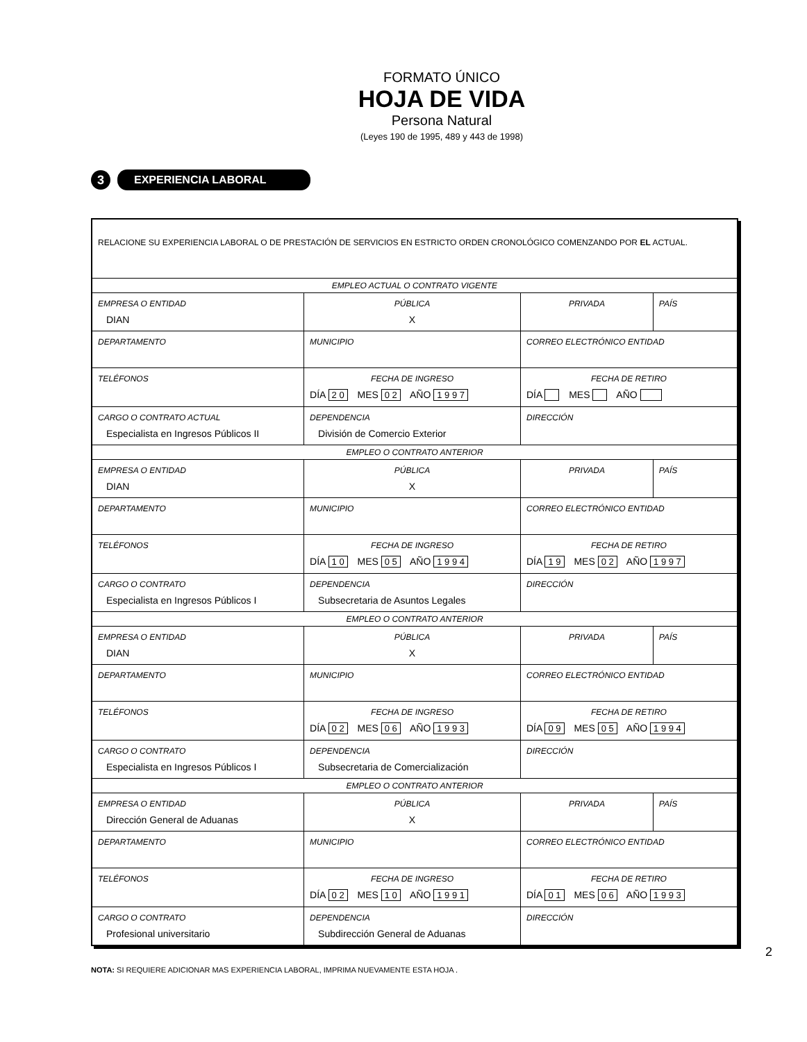FORMATO ÚNICO
HOJA DE VIDA
Persona Natural
(Leyes 190 de 1995, 489 y 443 de 1998)
3
EXPERIENCIA LABORAL
| RELACIONE SU EXPERIENCIA LABORAL O DE PRESTACIÓN DE SERVICIOS EN ESTRICTO ORDEN CRONOLÓGICO COMENZANDO POR EL ACTUAL. | | | | |
| EMPLEO ACTUAL O CONTRATO VIGENTE | | | | |
| EMPRESA O ENTIDAD DIAN | | PÚBLICA X | PRIVADA | PAÍS |
| DEPARTAMENTO | MUNICIPIO | | CORREO ELECTRÓNICO ENTIDAD | |
| TELÉFONOS | FECHA DE INGRESO DÍA 2 0 MES 0 2 AÑO 1 9 9 7 | | FECHA DE RETIRO DÍA MES AÑO | |
| CARGO O CONTRATO ACTUAL Especialista en Ingresos Públicos II | DEPENDENCIA División de Comercio Exterior | | DIRECCIÓN | |
| EMPLEO O CONTRATO ANTERIOR | | | | |
| EMPRESA O ENTIDAD DIAN | | PÚBLICA X | PRIVADA | PAÍS |
| DEPARTAMENTO | MUNICIPIO | | CORREO ELECTRÓNICO ENTIDAD | |
| TELÉFONOS | FECHA DE INGRESO DÍA 1 0 MES 0 5 AÑO 1 9 9 4 | | FECHA DE RETIRO DÍA 1 9 MES 0 2 AÑO 1 9 9 7 | |
| CARGO O CONTRATO Especialista en Ingresos Públicos I | DEPENDENCIA Subsecretaria de Asuntos Legales | | DIRECCIÓN | |
| EMPLEO O CONTRATO ANTERIOR | | | | |
| EMPRESA O ENTIDAD DIAN | | PÚBLICA X | PRIVADA | PAÍS |
| DEPARTAMENTO | MUNICIPIO | | CORREO ELECTRÓNICO ENTIDAD | |
| TELÉFONOS | FECHA DE INGRESO DÍA 0 2 MES 0 6 AÑO 1 9 9 3 | | FECHA DE RETIRO DÍA 0 9 MES 0 5 AÑO 1 9 9 4 | |
| CARGO O CONTRATO Especialista en Ingresos Públicos I | DEPENDENCIA Subsecretaria de Comercialización | | DIRECCIÓN | |
| EMPLEO O CONTRATO ANTERIOR | | | | |
| EMPRESA O ENTIDAD Dirección General de Aduanas | | PÚBLICA X | PRIVADA | PAÍS |
| DEPARTAMENTO | MUNICIPIO | | CORREO ELECTRÓNICO ENTIDAD | |
| TELÉFONOS | FECHA DE INGRESO DÍA 0 2 MES 1 0 AÑO 1 9 9 1 | | FECHA DE RETIRO DÍA 0 1 MES 0 6 AÑO 1 9 9 3 | |
| CARGO O CONTRATO Profesional universitario | DEPENDENCIA Subdirección General de Aduanas | | DIRECCIÓN | |
NOTA: SI REQUIERE ADICIONAR MAS EXPERIENCIA LABORAL, IMPRIMA NUEVAMENTE ESTA HOJA .
2